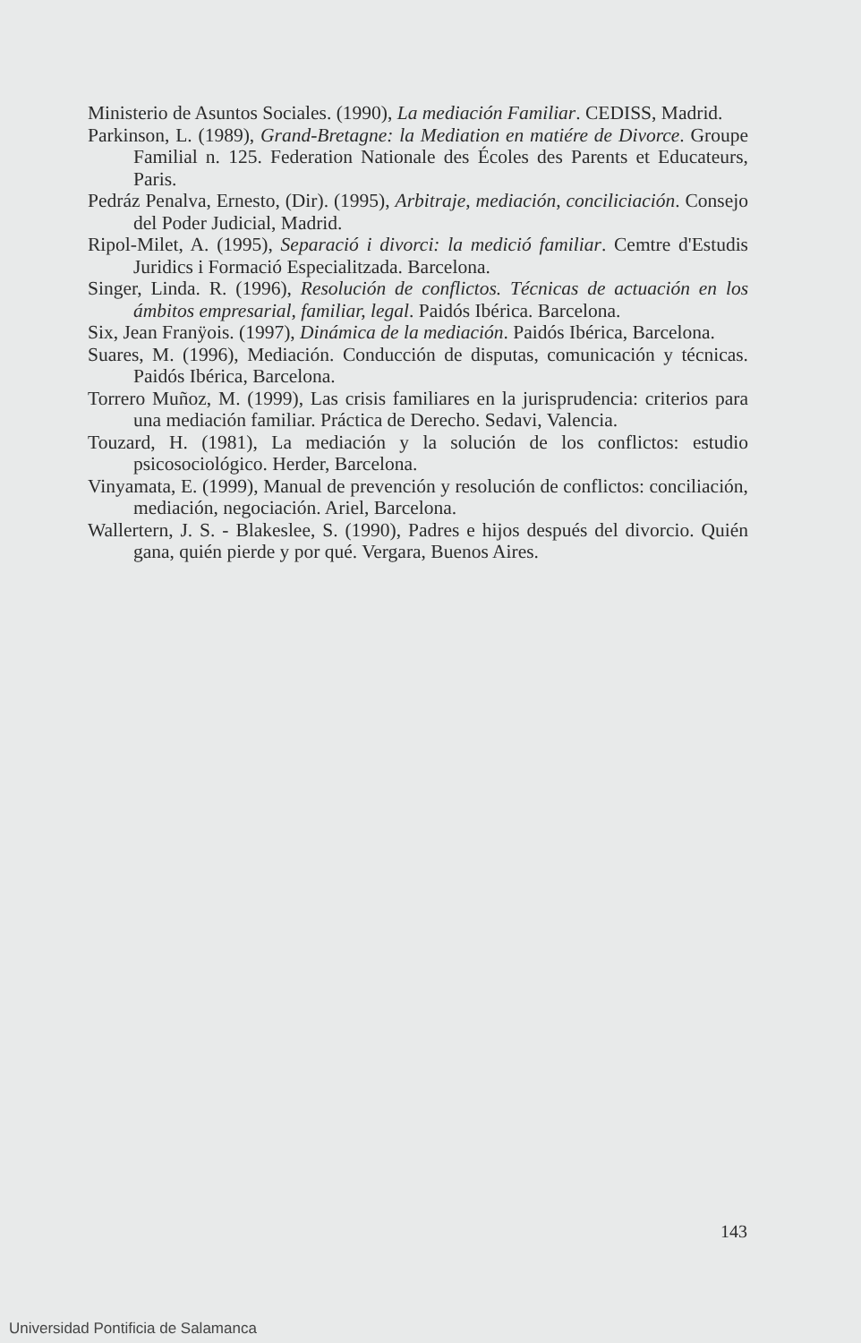Ministerio de Asuntos Sociales. (1990), La mediación Familiar. CEDISS, Madrid.
Parkinson, L. (1989), Grand-Bretagne: la Mediation en matiére de Divorce. Groupe Familial n. 125. Federation Nationale des Écoles des Parents et Educateurs, Paris.
Pedráz Penalva, Ernesto, (Dir). (1995), Arbitraje, mediación, conciliciación. Consejo del Poder Judicial, Madrid.
Ripol-Milet, A. (1995), Separació i divorci: la medició familiar. Cemtre d'Estudis Juridics i Formació Especialitzada. Barcelona.
Singer, Linda. R. (1996), Resolución de conflictos. Técnicas de actuación en los ámbitos empresarial, familiar, legal. Paidós Ibérica. Barcelona.
Six, Jean Franÿois. (1997), Dinámica de la mediación. Paidós Ibérica, Barcelona.
Suares, M. (1996), Mediación. Conducción de disputas, comunicación y técnicas. Paidós Ibérica, Barcelona.
Torrero Muñoz, M. (1999), Las crisis familiares en la jurisprudencia: criterios para una mediación familiar. Práctica de Derecho. Sedavi, Valencia.
Touzard, H. (1981), La mediación y la solución de los conflictos: estudio psicosociológico. Herder, Barcelona.
Vinyamata, E. (1999), Manual de prevención y resolución de conflictos: conciliación, mediación, negociación. Ariel, Barcelona.
Wallertern, J. S. - Blakeslee, S. (1990), Padres e hijos después del divorcio. Quién gana, quién pierde y por qué. Vergara, Buenos Aires.
143
Universidad Pontificia de Salamanca